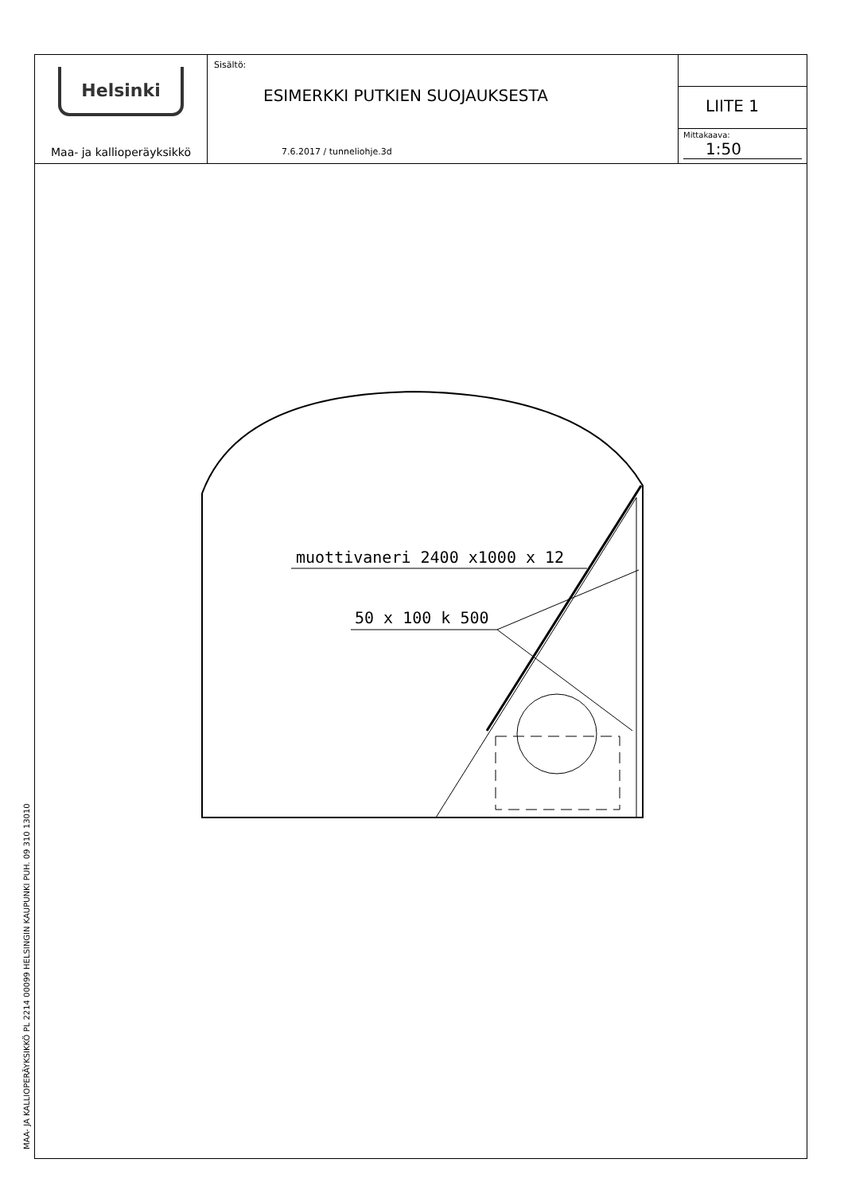Helsinki
Maa- ja kallioperäyksikkö
Sisältö:
ESIMERKKI PUTKIEN SUOJAUKSESTA
7.6.2017 / tunneliohje.3d
LIITE 1
Mittakaava:
1:50
muottivaneri 2400 x1000 x 12
50 x 100 k 500
MAA- JA KALLIOPERÄYKSIKKÖ PL 2214 00099 HELSINGIN KAUPUNKI PUH. 09 310 13010